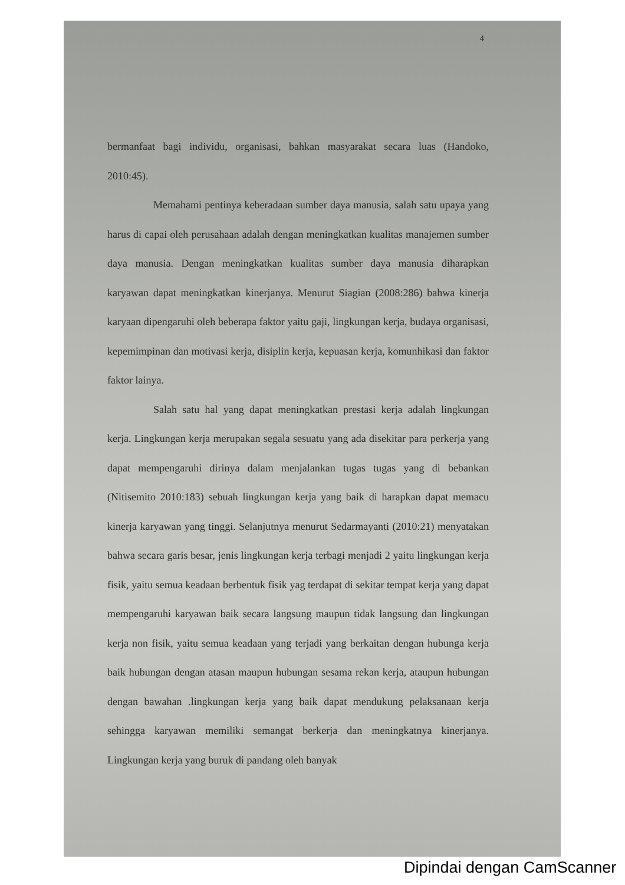4
bermanfaat bagi individu, organisasi, bahkan masyarakat secara luas (Handoko, 2010:45).
Memahami pentinya keberadaan sumber daya manusia, salah satu upaya yang harus di capai oleh perusahaan adalah dengan meningkatkan kualitas manajemen sumber daya manusia. Dengan meningkatkan kualitas sumber daya manusia diharapkan karyawan dapat meningkatkan kinerjanya. Menurut Siagian (2008:286) bahwa kinerja karyaan dipengaruhi oleh beberapa faktor yaitu gaji, lingkungan kerja, budaya organisasi, kepemimpinan dan motivasi kerja, disiplin kerja, kepuasan kerja, komunhikasi dan faktor faktor lainya.
Salah satu hal yang dapat meningkatkan prestasi kerja adalah lingkungan kerja. Lingkungan kerja merupakan segala sesuatu yang ada disekitar para perkerja yang dapat mempengaruhi dirinya dalam menjalankan tugas tugas yang di bebankan (Nitisemito 2010:183) sebuah lingkungan kerja yang baik di harapkan dapat memacu kinerja karyawan yang tinggi. Selanjutnya menurut Sedarmayanti (2010:21) menyatakan bahwa secara garis besar, jenis lingkungan kerja terbagi menjadi 2 yaitu lingkungan kerja fisik, yaitu semua keadaan berbentuk fisik yag terdapat di sekitar tempat kerja yang dapat mempengaruhi karyawan baik secara langsung maupun tidak langsung dan lingkungan kerja non fisik, yaitu semua keadaan yang terjadi yang berkaitan dengan hubunga kerja baik hubungan dengan atasan maupun hubungan sesama rekan kerja, ataupun hubungan dengan bawahan .lingkungan kerja yang baik dapat mendukung pelaksanaan kerja sehingga karyawan memiliki semangat berkerja dan meningkatnya kinerjanya. Lingkungan kerja yang buruk di pandang oleh banyak
Dipindai dengan CamScanner